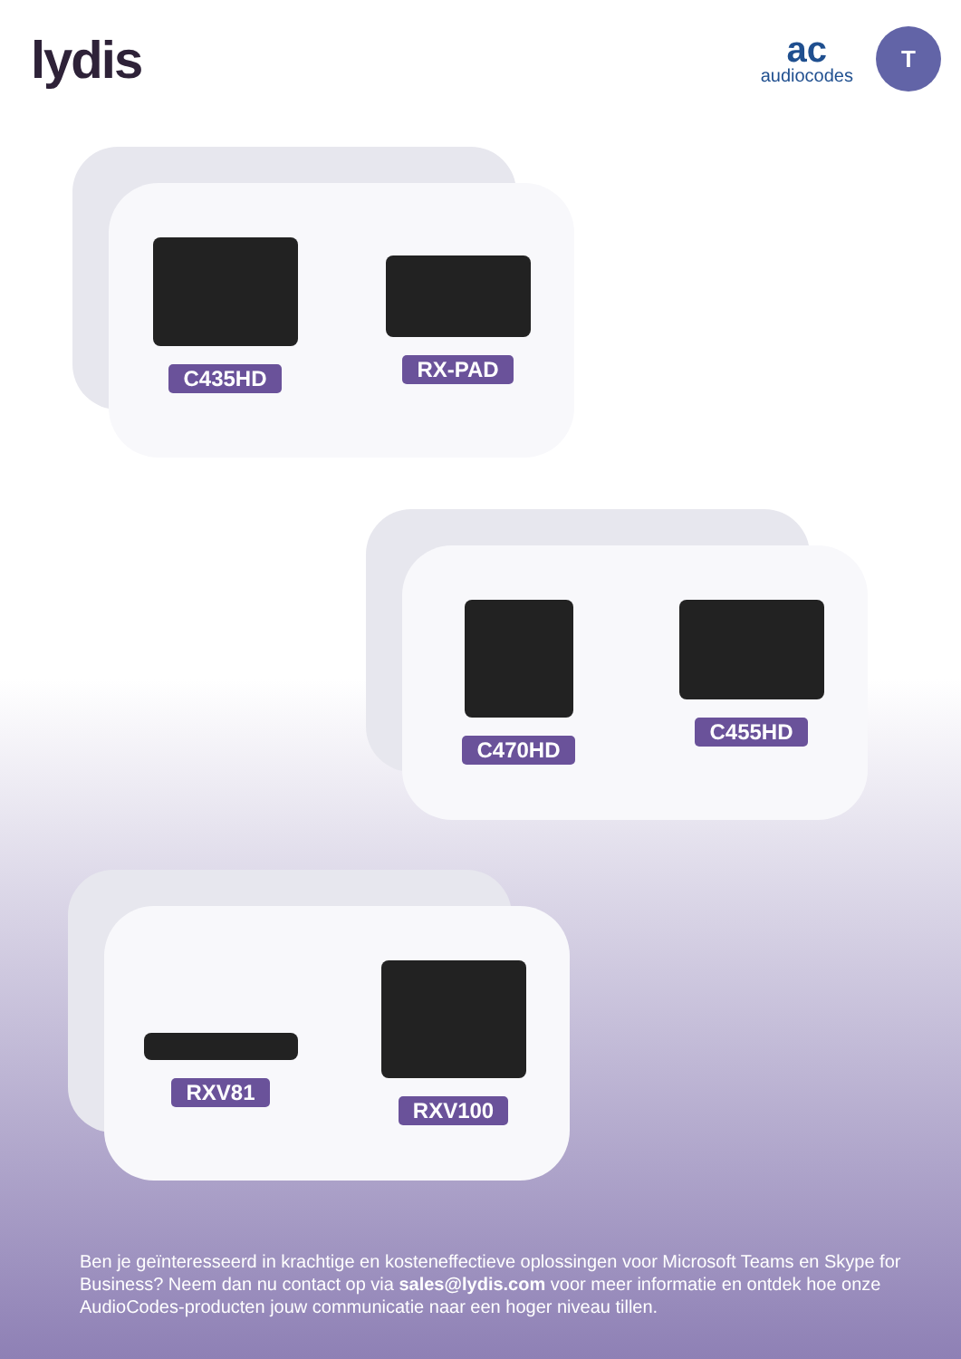lydis
ac
audiocodes
T
C435HD RX-PAD
C470HD C455HD
RXV81 RXV100
Ben je geïnteresseerd in krachtige en kosteneffectieve oplossingen voor Microsoft Teams en Skype for Business? Neem dan nu contact op via sales@lydis.com voor meer informatie en ontdek hoe onze AudioCodes-producten jouw communicatie naar een hoger niveau tillen.